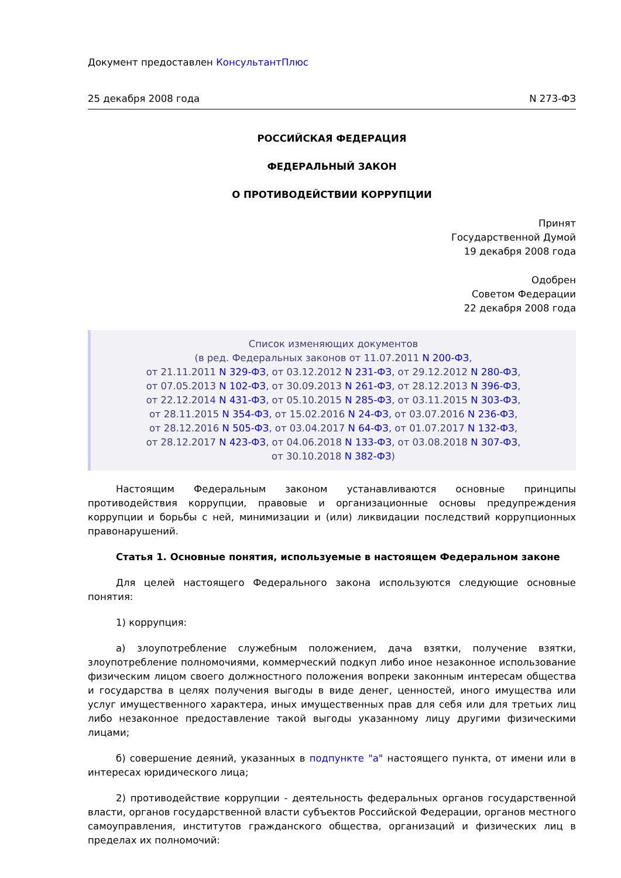Документ предоставлен КонсультантПлюс
25 декабря 2008 года N 273-ФЗ
РОССИЙСКАЯ ФЕДЕРАЦИЯ
ФЕДЕРАЛЬНЫЙ ЗАКОН
О ПРОТИВОДЕЙСТВИИ КОРРУПЦИИ
Принят
Государственной Думой
19 декабря 2008 года
Одобрен
Советом Федерации
22 декабря 2008 года
Список изменяющих документов
(в ред. Федеральных законов от 11.07.2011 N 200-ФЗ,
от 21.11.2011 N 329-ФЗ, от 03.12.2012 N 231-ФЗ, от 29.12.2012 N 280-ФЗ,
от 07.05.2013 N 102-ФЗ, от 30.09.2013 N 261-ФЗ, от 28.12.2013 N 396-ФЗ,
от 22.12.2014 N 431-ФЗ, от 05.10.2015 N 285-ФЗ, от 03.11.2015 N 303-ФЗ,
от 28.11.2015 N 354-ФЗ, от 15.02.2016 N 24-ФЗ, от 03.07.2016 N 236-ФЗ,
от 28.12.2016 N 505-ФЗ, от 03.04.2017 N 64-ФЗ, от 01.07.2017 N 132-ФЗ,
от 28.12.2017 N 423-ФЗ, от 04.06.2018 N 133-ФЗ, от 03.08.2018 N 307-ФЗ,
от 30.10.2018 N 382-ФЗ)
Настоящим Федеральным законом устанавливаются основные принципы противодействия коррупции, правовые и организационные основы предупреждения коррупции и борьбы с ней, минимизации и (или) ликвидации последствий коррупционных правонарушений.
Статья 1. Основные понятия, используемые в настоящем Федеральном законе
Для целей настоящего Федерального закона используются следующие основные понятия:
1) коррупция:
а) злоупотребление служебным положением, дача взятки, получение взятки, злоупотребление полномочиями, коммерческий подкуп либо иное незаконное использование физическим лицом своего должностного положения вопреки законным интересам общества и государства в целях получения выгоды в виде денег, ценностей, иного имущества или услуг имущественного характера, иных имущественных прав для себя или для третьих лиц либо незаконное предоставление такой выгоды указанному лицу другими физическими лицами;
б) совершение деяний, указанных в подпункте "а" настоящего пункта, от имени или в интересах юридического лица;
2) противодействие коррупции - деятельность федеральных органов государственной власти, органов государственной власти субъектов Российской Федерации, органов местного самоуправления, институтов гражданского общества, организаций и физических лиц в пределах их полномочий: